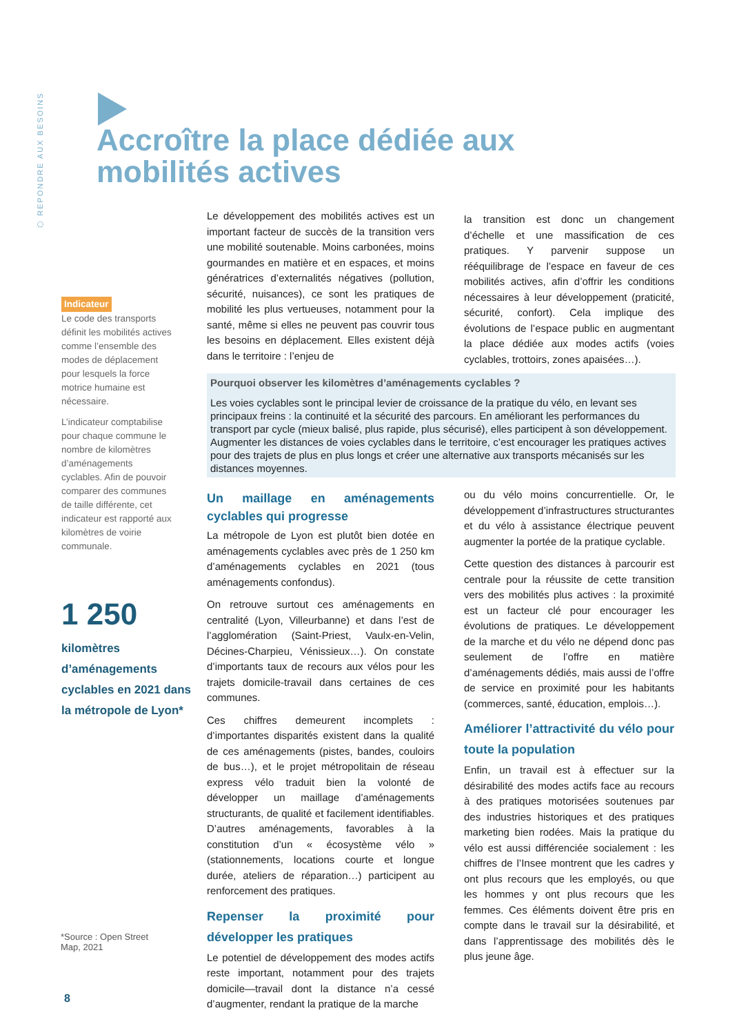⬡ REPONDRE AUX BESOINS
Accroître la place dédiée aux
mobilités actives
Indicateur
Le code des transports définit les mobilités actives comme l’ensemble des modes de déplacement pour lesquels la force motrice humaine est nécessaire.
L’indicateur comptabilise pour chaque commune le nombre de kilomètres d’aménagements cyclables. Afin de pouvoir comparer des communes de taille différente, cet indicateur est rapporté aux kilomètres de voirie communale.
1 250
kilomètres d’aménagements cyclables en 2021 dans la métropole de Lyon*
*Source : Open Street Map, 2021
8
Le développement des mobilités actives est un important facteur de succès de la transition vers une mobilité soutenable. Moins carbonées, moins gourmandes en matière et en espaces, et moins génératrices d’externalités négatives (pollution, sécurité, nuisances), ce sont les pratiques de mobilité les plus vertueuses, notamment pour la santé, même si elles ne peuvent pas couvrir tous les besoins en déplacement. Elles existent déjà dans le territoire : l’enjeu de
la transition est donc un changement d’échelle et une massification de ces pratiques. Y parvenir suppose un rééquilibrage de l’espace en faveur de ces mobilités actives, afin d’offrir les conditions nécessaires à leur développement (praticité, sécurité, confort). Cela implique des évolutions de l’espace public en augmentant la place dédiée aux modes actifs (voies cyclables, trottoirs, zones apaisées…).
Pourquoi observer les kilomètres d’aménagements cyclables ?
Les voies cyclables sont le principal levier de croissance de la pratique du vélo, en levant ses principaux freins : la continuité et la sécurité des parcours. En améliorant les performances du transport par cycle (mieux balisé, plus rapide, plus sécurisé), elles participent à son développement. Augmenter les distances de voies cyclables dans le territoire, c’est encourager les pratiques actives pour des trajets de plus en plus longs et créer une alternative aux transports mécanisés sur les distances moyennes.
Un maillage en aménagements cyclables qui progresse
La métropole de Lyon est plutôt bien dotée en aménagements cyclables avec près de 1 250 km d’aménagements cyclables en 2021 (tous aménagements confondus).
On retrouve surtout ces aménagements en centralité (Lyon, Villeurbanne) et dans l’est de l’agglomération (Saint-Priest, Vaulx-en-Velin, Décines-Charpieu, Vénissieux…). On constate d’importants taux de recours aux vélos pour les trajets domicile-travail dans certaines de ces communes.
Ces chiffres demeurent incomplets : d’importantes disparités existent dans la qualité de ces aménagements (pistes, bandes, couloirs de bus…), et le projet métropolitain de réseau express vélo traduit bien la volonté de développer un maillage d’aménagements structurants, de qualité et facilement identifiables. D’autres aménagements, favorables à la constitution d’un « écosystème vélo » (stationnements, locations courte et longue durée, ateliers de réparation…) participent au renforcement des pratiques.
Repenser la proximité pour développer les pratiques
Le potentiel de développement des modes actifs reste important, notamment pour des trajets domicile—travail dont la distance n’a cessé d’augmenter, rendant la pratique de la marche
ou du vélo moins concurrentielle. Or, le développement d’infrastructures structurantes et du vélo à assistance électrique peuvent augmenter la portée de la pratique cyclable.
Cette question des distances à parcourir est centrale pour la réussite de cette transition vers des mobilités plus actives : la proximité est un facteur clé pour encourager les évolutions de pratiques. Le développement de la marche et du vélo ne dépend donc pas seulement de l’offre en matière d’aménagements dédiés, mais aussi de l’offre de service en proximité pour les habitants (commerces, santé, éducation, emplois…).
Améliorer l’attractivité du vélo pour toute la population
Enfin, un travail est à effectuer sur la désirabilité des modes actifs face au recours à des pratiques motorisées soutenues par des industries historiques et des pratiques marketing bien rodées. Mais la pratique du vélo est aussi différenciée socialement : les chiffres de l’Insee montrent que les cadres y ont plus recours que les employés, ou que les hommes y ont plus recours que les femmes. Ces éléments doivent être pris en compte dans le travail sur la désirabilité, et dans l’apprentissage des mobilités dès le plus jeune âge.